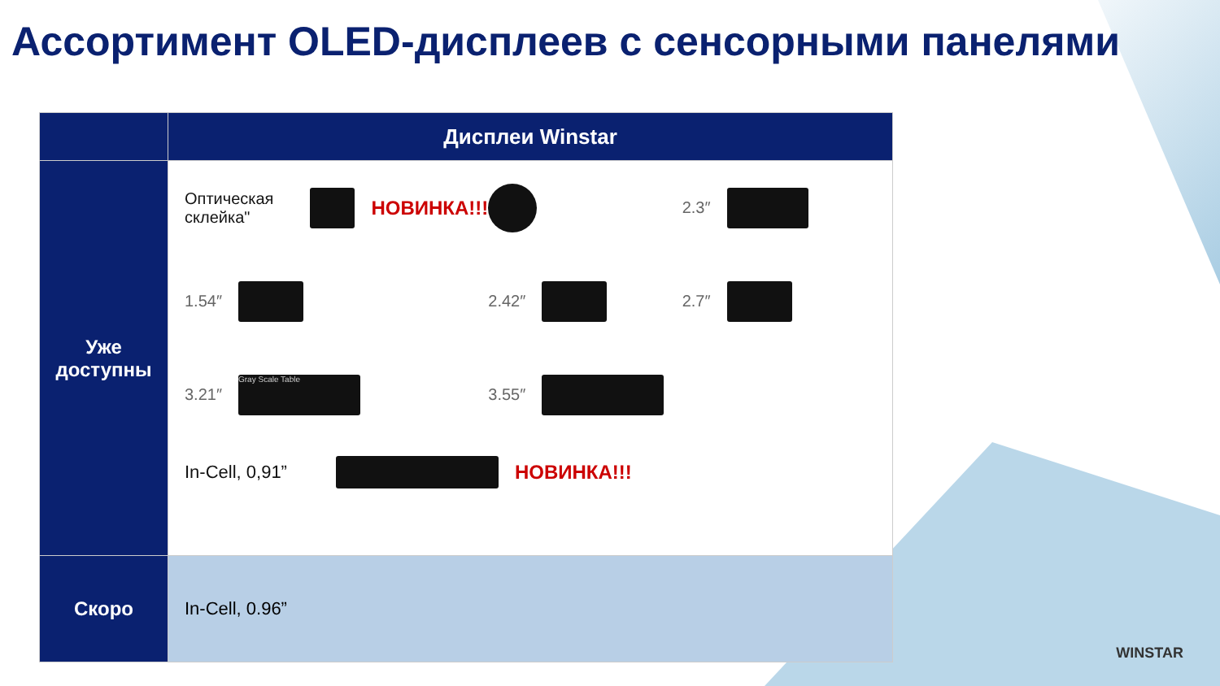Ассортимент OLED-дисплеев с сенсорными панелями
| | Дисплеи Winstar |
| --- | --- |
| Уже доступны | Оптическая склейка" НОВИНКА!!! 2.3″ 1.54″ 2.42″ 2.7″ 3.21″ Gray Scale Table 3.55″ In-Cell, 0,91” НОВИНКА!!! |
| Скоро | In-Cell, 0.96” |
WINSTAR